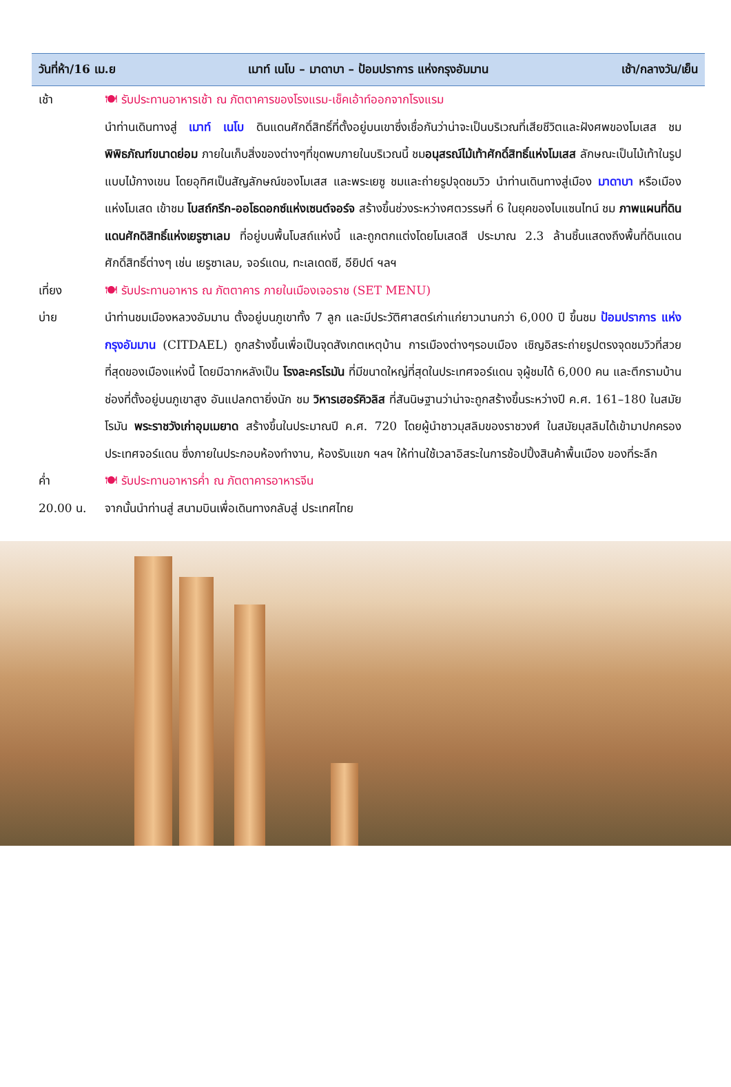วันที่ห้า/16 เม.ย เมาท์ เนโบ – มาดาบา – ป้อมปราการ แห่งกรุงอัมมาน เช้า/กลางวัน/เย็น
เช้า 🍽 รับประทานอาหารเช้า ณ ภัตตาคารของโรงแรม-เช็คเอ้าท์ออกจากโรงแรม
นำท่านเดินทางสู่ เมาท์ เนโบ ดินแดนศักดิ์สิทธิ์ที่ตั้งอยู่บนเขาซึ่งเชื่อกันว่าน่าจะเป็นบริเวณที่เสียชีวิตและฝังศพของโมเสส ชมพิพิธภัณฑ์ขนาดย่อม ภายในเก็บสิ่งของต่างๆที่ขุดพบภายในบริเวณนี้ ชมอนุสรณ์ไม้เท้าศักดิ์สิทธิ์แห่งโมเสส ลักษณะเป็นไม้เท้าในรูปแบบไม้กางเขน โดยอุทิศเป็นสัญลักษณ์ของโมเสส และพระเยซู ชมและถ่ายรูปจุดชมวิว นำท่านเดินทางสู่เมือง มาดาบา หรือเมืองแห่งโมเสด เข้าชม โบสถ์กรีก-ออโธดอกซ์แห่งเซนต์จอร์จ สร้างขึ้นช่วงระหว่างศตวรรษที่ 6 ในยุคของไบแซนไทน์ ชม ภาพแผนที่ดินแดนศักดิสิทธิ์แห่งเยรูซาเลม ที่อยู่บนพื้นโบสถ์แห่งนี้ และถูกตกแต่งโดยโมเสดสี ประมาณ 2.3 ล้านชิ้นแสดงถึงพื้นที่ดินแดนศักดิ์สิทธิ์ต่างๆ เช่น เยรูซาเลม, จอร์แดน, ทะเลเดดซี, อียิปต์ ฯลฯ
เที่ยง 🍽 รับประทานอาหาร ณ ภัตตาคาร ภายในเมืองเจอราช (SET MENU)
บ่าย นำท่านชมเมืองหลวงอัมมาน ตั้งอยู่บนภูเขาทั้ง 7 ลูก และมีประวัติศาสตร์เก่าแก่ยาวนานกว่า 6,000 ปี ขึ้นชม ป้อมปราการ แห่งกรุงอัมมาน (CITDAEL) ถูกสร้างขึ้นเพื่อเป็นจุดสังเกตเหตุบ้าน การเมืองต่างๆรอบเมือง เชิญอิสระถ่ายรูปตรงจุดชมวิวที่สวยที่สุดของเมืองแห่งนี้ โดยมีฉากหลังเป็น โรงละครโรมัน ที่มีขนาดใหญ่ที่สุดในประเทศจอร์แดน จุผู้ชมได้ 6,000 คน และตึกรามบ้านช่องที่ตั้งอยู่บนภูเขาสูง อันแปลกตายิ่งนัก ชม วิหารเฮอร์คิวลิส ที่สันนิษฐานว่าน่าจะถูกสร้างขึ้นระหว่างปี ค.ศ. 161–180 ในสมัยโรมัน พระราชวังเก่าอุมเมยาด สร้างขึ้นในประมาณปี ค.ศ. 720 โดยผู้นำชาวมุสลิมของราชวงศ์ ในสมัยมุสลิมได้เข้ามาปกครองประเทศจอร์แดน ซึ่งภายในประกอบห้องทำงาน, ห้องรับแขก ฯลฯ ให้ท่านใช้เวลาอิสระในการช้อปปิ้งสินค้าพื้นเมือง ของที่ระลึก
ค่ำ 🍽 รับประทานอาหารค่ำ ณ ภัตตาคารอาหารจีน
20.00 น. จากนั้นนำท่านสู่ สนามบินเพื่อเดินทางกลับสู่ ประเทศไทย